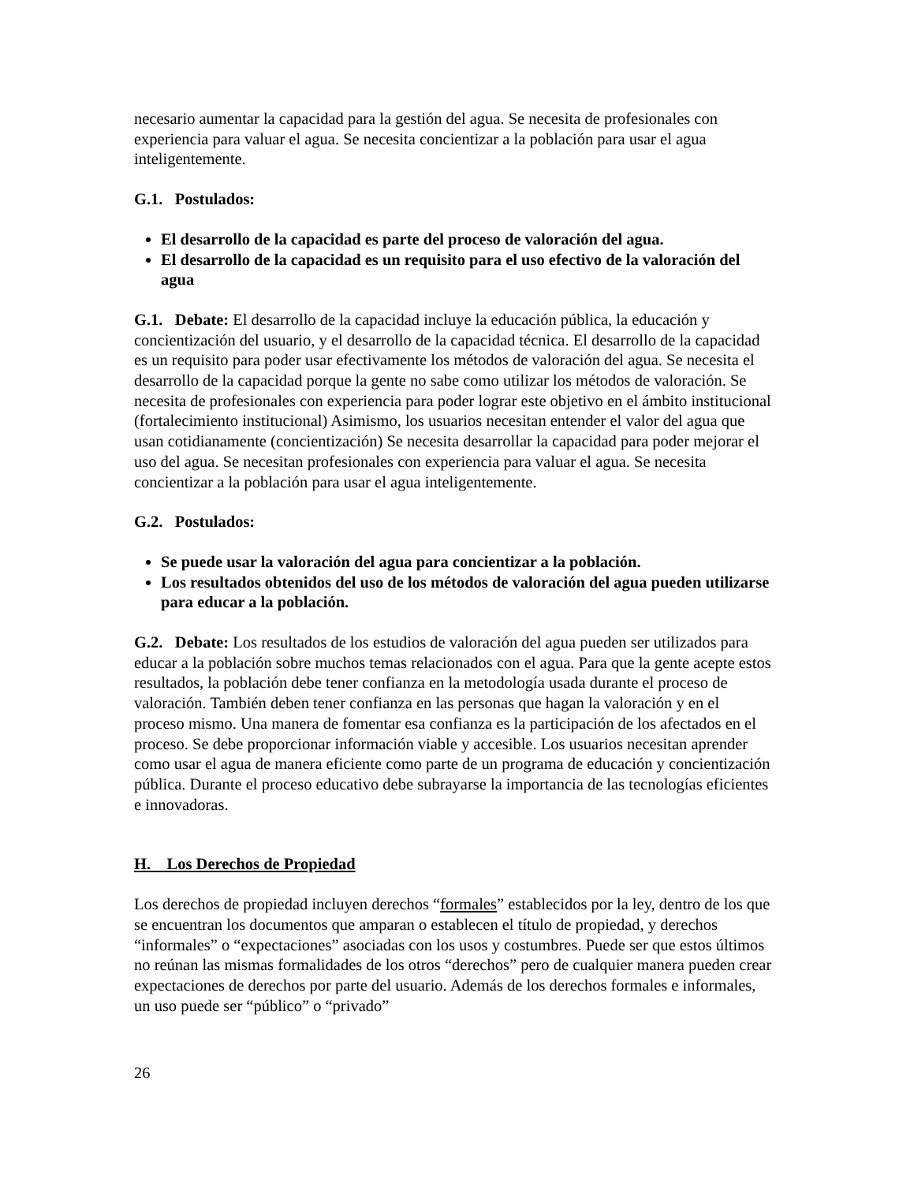necesario aumentar la capacidad para la gestión del agua. Se necesita de profesionales con experiencia para valuar el agua. Se necesita concientizar a la población para usar el agua inteligentemente.
G.1. Postulados:
El desarrollo de la capacidad es parte del proceso de valoración del agua.
El desarrollo de la capacidad es un requisito para el uso efectivo de la valoración del agua
G.1. Debate: El desarrollo de la capacidad incluye la educación pública, la educación y concientización del usuario, y el desarrollo de la capacidad técnica. El desarrollo de la capacidad es un requisito para poder usar efectivamente los métodos de valoración del agua. Se necesita el desarrollo de la capacidad porque la gente no sabe como utilizar los métodos de valoración. Se necesita de profesionales con experiencia para poder lograr este objetivo en el ámbito institucional (fortalecimiento institucional) Asimismo, los usuarios necesitan entender el valor del agua que usan cotidianamente (concientización) Se necesita desarrollar la capacidad para poder mejorar el uso del agua. Se necesitan profesionales con experiencia para valuar el agua. Se necesita concientizar a la población para usar el agua inteligentemente.
G.2. Postulados:
Se puede usar la valoración del agua para concientizar a la población.
Los resultados obtenidos del uso de los métodos de valoración del agua pueden utilizarse para educar a la población.
G.2. Debate: Los resultados de los estudios de valoración del agua pueden ser utilizados para educar a la población sobre muchos temas relacionados con el agua. Para que la gente acepte estos resultados, la población debe tener confianza en la metodología usada durante el proceso de valoración. También deben tener confianza en las personas que hagan la valoración y en el proceso mismo. Una manera de fomentar esa confianza es la participación de los afectados en el proceso. Se debe proporcionar información viable y accesible. Los usuarios necesitan aprender como usar el agua de manera eficiente como parte de un programa de educación y concientización pública. Durante el proceso educativo debe subrayarse la importancia de las tecnologías eficientes e innovadoras.
H. Los Derechos de Propiedad
Los derechos de propiedad incluyen derechos “formales” establecidos por la ley, dentro de los que se encuentran los documentos que amparan o establecen el título de propiedad, y derechos “informales” o “expectaciones” asociadas con los usos y costumbres. Puede ser que estos últimos no reúnan las mismas formalidades de los otros “derechos” pero de cualquier manera pueden crear expectaciones de derechos por parte del usuario. Además de los derechos formales e informales, un uso puede ser “público” o “privado”
26